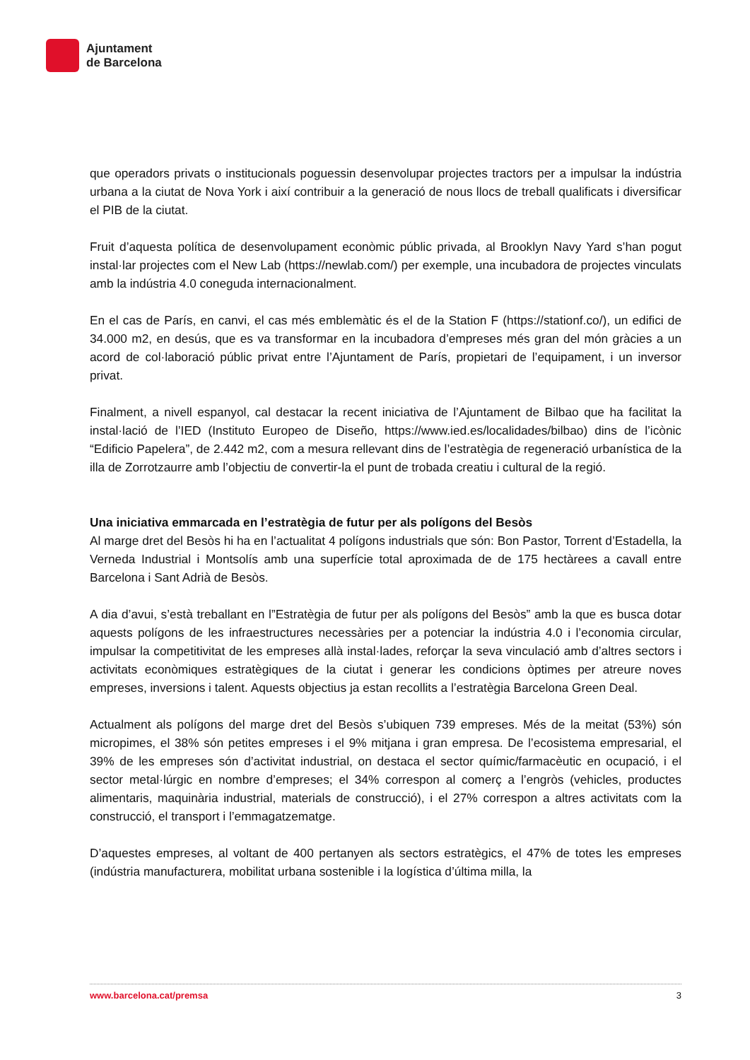Ajuntament
de Barcelona
que operadors privats o institucionals poguessin desenvolupar projectes tractors per a impulsar la indústria urbana a la ciutat de Nova York i així contribuir a la generació de nous llocs de treball qualificats i diversificar el PIB de la ciutat.
Fruit d’aquesta política de desenvolupament econòmic públic privada, al Brooklyn Navy Yard s’han pogut instal·lar projectes com el New Lab (https://newlab.com/) per exemple, una incubadora de projectes vinculats amb la indústria 4.0 coneguda internacionalment.
En el cas de París, en canvi, el cas més emblemàtic és el de la Station F (https://stationf.co/), un edifici de 34.000 m2, en desús, que es va transformar en la incubadora d’empreses més gran del món gràcies a un acord de col·laboració públic privat entre l’Ajuntament de París, propietari de l’equipament, i un inversor privat.
Finalment, a nivell espanyol, cal destacar la recent iniciativa de l’Ajuntament de Bilbao que ha facilitat la instal·lació de l’IED (Instituto Europeo de Diseño, https://www.ied.es/localidades/bilbao) dins de l’icònic “Edificio Papelera”, de 2.442 m2, com a mesura rellevant dins de l’estratègia de regeneració urbanística de la illa de Zorrotzaurre amb l’objectiu de convertir-la el punt de trobada creatiu i cultural de la regió.
Una iniciativa emmarcada en l’estratègia de futur per als polígons del Besòs
Al marge dret del Besòs hi ha en l’actualitat 4 polígons industrials que són: Bon Pastor, Torrent d’Estadella, la Verneda Industrial i Montsolís amb una superfície total aproximada de de 175 hectàrees a cavall entre Barcelona i Sant Adrià de Besòs.
A dia d’avui, s’està treballant en l”Estratègia de futur per als polígons del Besòs” amb la que es busca dotar aquests polígons de les infraestructures necessàries per a potenciar la indústria 4.0 i l’economia circular, impulsar la competitivitat de les empreses allà instal·lades, reforçar la seva vinculació amb d’altres sectors i activitats econòmiques estratègiques de la ciutat i generar les condicions òptimes per atreure noves empreses, inversions i talent. Aquests objectius ja estan recollits a l’estratègia Barcelona Green Deal.
Actualment als polígons del marge dret del Besòs s’ubiquen 739 empreses. Més de la meitat (53%) són micropimes, el 38% són petites empreses i el 9% mitjana i gran empresa. De l’ecosistema empresarial, el 39% de les empreses són d’activitat industrial, on destaca el sector químic/farmacèutic en ocupació, i el sector metal·lúrgic en nombre d’empreses; el 34% correspon al comerç a l’engròs (vehicles, productes alimentaris, maquinària industrial, materials de construcció), i el 27% correspon a altres activitats com la construcció, el transport i l’emmagatzematge.
D’aquestes empreses, al voltant de 400 pertanyen als sectors estratègics, el 47% de totes les empreses (indústria manufacturera, mobilitat urbana sostenible i la logística d’última milla, la
www.barcelona.cat/premsa 3